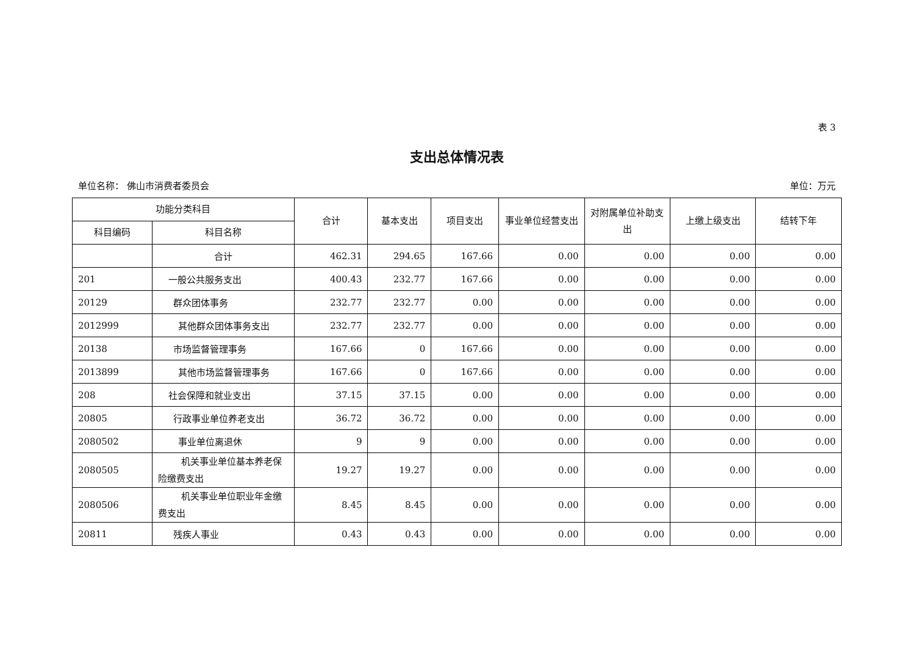表 3
支出总体情况表
单位名称： 佛山市消费者委员会 单位：万元
| 功能分类科目 | | 合计 | 基本支出 | 项目支出 | 事业单位经营支出 | 对附属单位补助支出 | 上缴上级支出 | 结转下年 |
| --- | --- | --- | --- | --- | --- | --- | --- | --- |
| 科目编码 | 科目名称 | | | | | | | |
| | 合计 | 462.31 | 294.65 | 167.66 | 0.00 | 0.00 | 0.00 | 0.00 |
| 201 | 一般公共服务支出 | 400.43 | 232.77 | 167.66 | 0.00 | 0.00 | 0.00 | 0.00 |
| 20129 | 群众团体事务 | 232.77 | 232.77 | 0.00 | 0.00 | 0.00 | 0.00 | 0.00 |
| 2012999 | 其他群众团体事务支出 | 232.77 | 232.77 | 0.00 | 0.00 | 0.00 | 0.00 | 0.00 |
| 20138 | 市场监督管理事务 | 167.66 | 0 | 167.66 | 0.00 | 0.00 | 0.00 | 0.00 |
| 2013899 | 其他市场监督管理事务 | 167.66 | 0 | 167.66 | 0.00 | 0.00 | 0.00 | 0.00 |
| 208 | 社会保障和就业支出 | 37.15 | 37.15 | 0.00 | 0.00 | 0.00 | 0.00 | 0.00 |
| 20805 | 行政事业单位养老支出 | 36.72 | 36.72 | 0.00 | 0.00 | 0.00 | 0.00 | 0.00 |
| 2080502 | 事业单位离退休 | 9 | 9 | 0.00 | 0.00 | 0.00 | 0.00 | 0.00 |
| 2080505 | 机关事业单位基本养老保险缴费支出 | 19.27 | 19.27 | 0.00 | 0.00 | 0.00 | 0.00 | 0.00 |
| 2080506 | 机关事业单位职业年金缴费支出 | 8.45 | 8.45 | 0.00 | 0.00 | 0.00 | 0.00 | 0.00 |
| 20811 | 残疾人事业 | 0.43 | 0.43 | 0.00 | 0.00 | 0.00 | 0.00 | 0.00 |